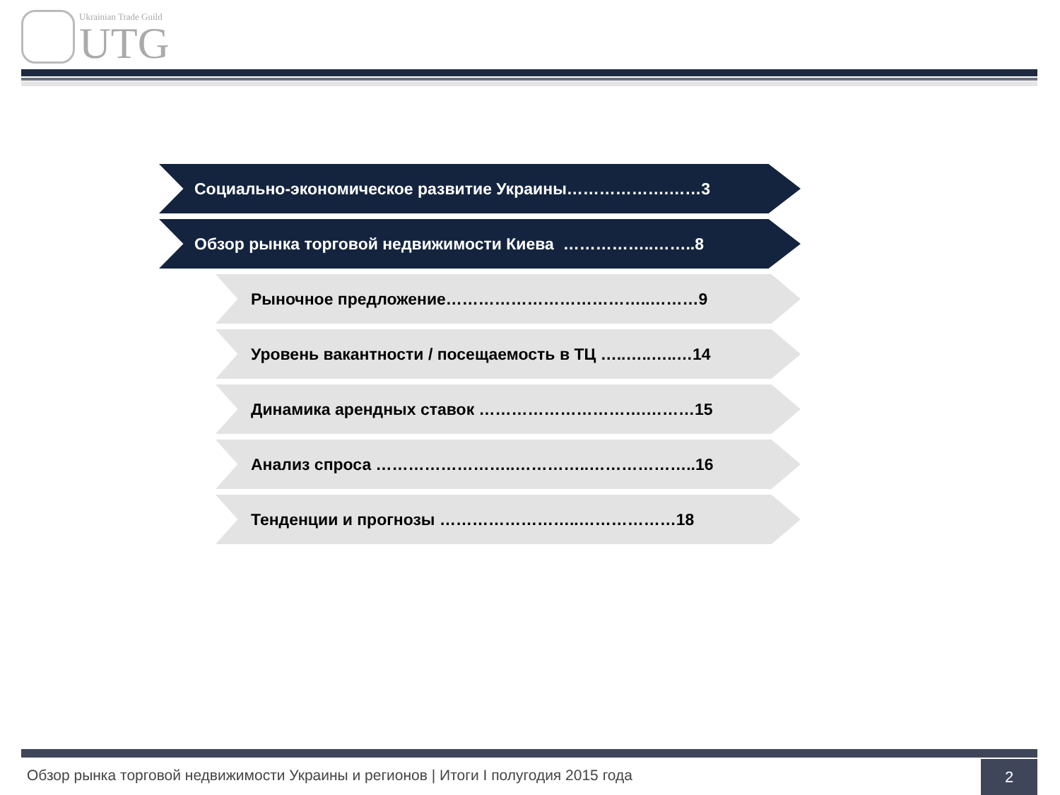Ukrainian Trade Guild
UTG
Социально-экономическое развитие Украины……………….……3
Обзор рынка торговой недвижимости Киева ……………..……..8
Рыночное предложение………………………………..………9
Уровень вакантности / посещаемость в ТЦ …..…..…..…14
Динамика арендных ставок ………………………….………15
Анализ спроса ……………………..…………..………………..16
Тенденции и прогнозы ……………………..………………18
Обзор рынка торговой недвижимости Украины и регионов | Итоги I полугодия 2015 года
2